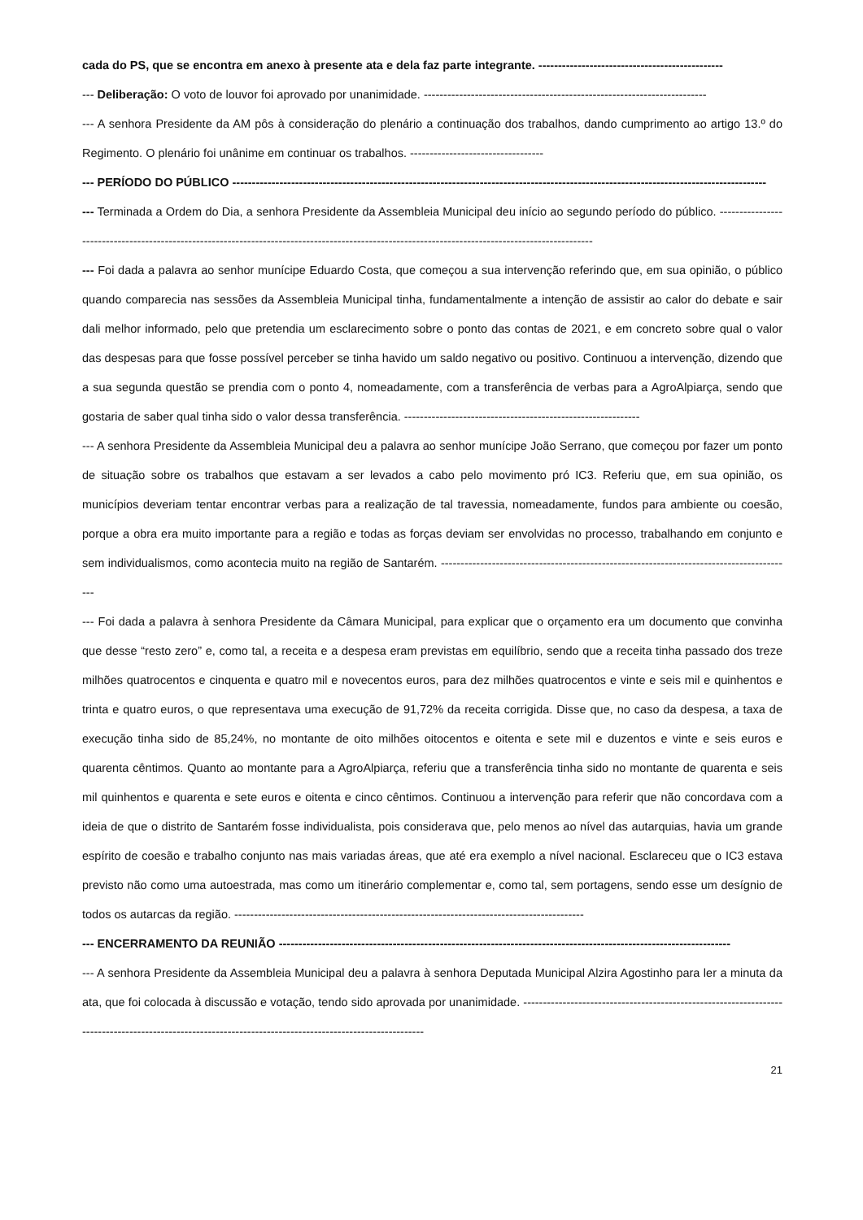cada do PS, que se encontra em anexo à presente ata e dela faz parte integrante. -----------------------------------------------
--- Deliberação: O voto de louvor foi aprovado por unanimidade. ------------------------------------------------------------------------
--- A senhora Presidente da AM pôs à consideração do plenário a continuação dos trabalhos, dando cumprimento ao artigo 13.º do Regimento. O plenário foi unânime em continuar os trabalhos. ----------------------------------
--- PERÍODO DO PÚBLICO ----------------------------------------------------------------------------------------------------------------------------------------
--- Terminada a Ordem do Dia, a senhora Presidente da Assembleia Municipal deu início ao segundo período do público. --------------------------------------------------------------------------------------------------------------------------------------------------
--- Foi dada a palavra ao senhor munícipe Eduardo Costa, que começou a sua intervenção referindo que, em sua opinião, o público quando comparecia nas sessões da Assembleia Municipal tinha, fundamentalmente a intenção de assistir ao calor do debate e sair dali melhor informado, pelo que pretendia um esclarecimento sobre o ponto das contas de 2021, e em concreto sobre qual o valor das despesas para que fosse possível perceber se tinha havido um saldo negativo ou positivo. Continuou a intervenção, dizendo que a sua segunda questão se prendia com o ponto 4, nomeadamente, com a transferência de verbas para a AgroAlpiarça, sendo que gostaria de saber qual tinha sido o valor dessa transferência. ------------------------------------------------------------
--- A senhora Presidente da Assembleia Municipal deu a palavra ao senhor munícipe João Serrano, que começou por fazer um ponto de situação sobre os trabalhos que estavam a ser levados a cabo pelo movimento pró IC3. Referiu que, em sua opinião, os municípios deveriam tentar encontrar verbas para a realização de tal travessia, nomeadamente, fundos para ambiente ou coesão, porque a obra era muito importante para a região e todas as forças deviam ser envolvidas no processo, trabalhando em conjunto e sem individualismos, como acontecia muito na região de Santarém. ------------------------------------------------------------------------------------------
--- Foi dada a palavra à senhora Presidente da Câmara Municipal, para explicar que o orçamento era um documento que convinha que desse “resto zero” e, como tal, a receita e a despesa eram previstas em equilíbrio, sendo que a receita tinha passado dos treze milhões quatrocentos e cinquenta e quatro mil e novecentos euros, para dez milhões quatrocentos e vinte e seis mil e quinhentos e trinta e quatro euros, o que representava uma execução de 91,72% da receita corrigida. Disse que, no caso da despesa, a taxa de execução tinha sido de 85,24%, no montante de oito milhões oitocentos e oitenta e sete mil e duzentos e vinte e seis euros e quarenta cêntimos. Quanto ao montante para a AgroAlpiarça, referiu que a transferência tinha sido no montante de quarenta e seis mil quinhentos e quarenta e sete euros e oitenta e cinco cêntimos. Continuou a intervenção para referir que não concordava com a ideia de que o distrito de Santarém fosse individualista, pois considerava que, pelo menos ao nível das autarquias, havia um grande espírito de coesão e trabalho conjunto nas mais variadas áreas, que até era exemplo a nível nacional. Esclareceu que o IC3 estava previsto não como uma autoestrada, mas como um itinerário complementar e, como tal, sem portagens, sendo esse um desígnio de todos os autarcas da região. -----------------------------------------------------------------------------------------
--- ENCERRAMENTO DA REUNIÃO -------------------------------------------------------------------------------------------------------------------
--- A senhora Presidente da Assembleia Municipal deu a palavra à senhora Deputada Municipal Alzira Agostinho para ler a minuta da ata, que foi colocada à discussão e votação, tendo sido aprovada por unanimidade. ---------------------------------------------------------------------------------------------------------------------------------------------------------
21